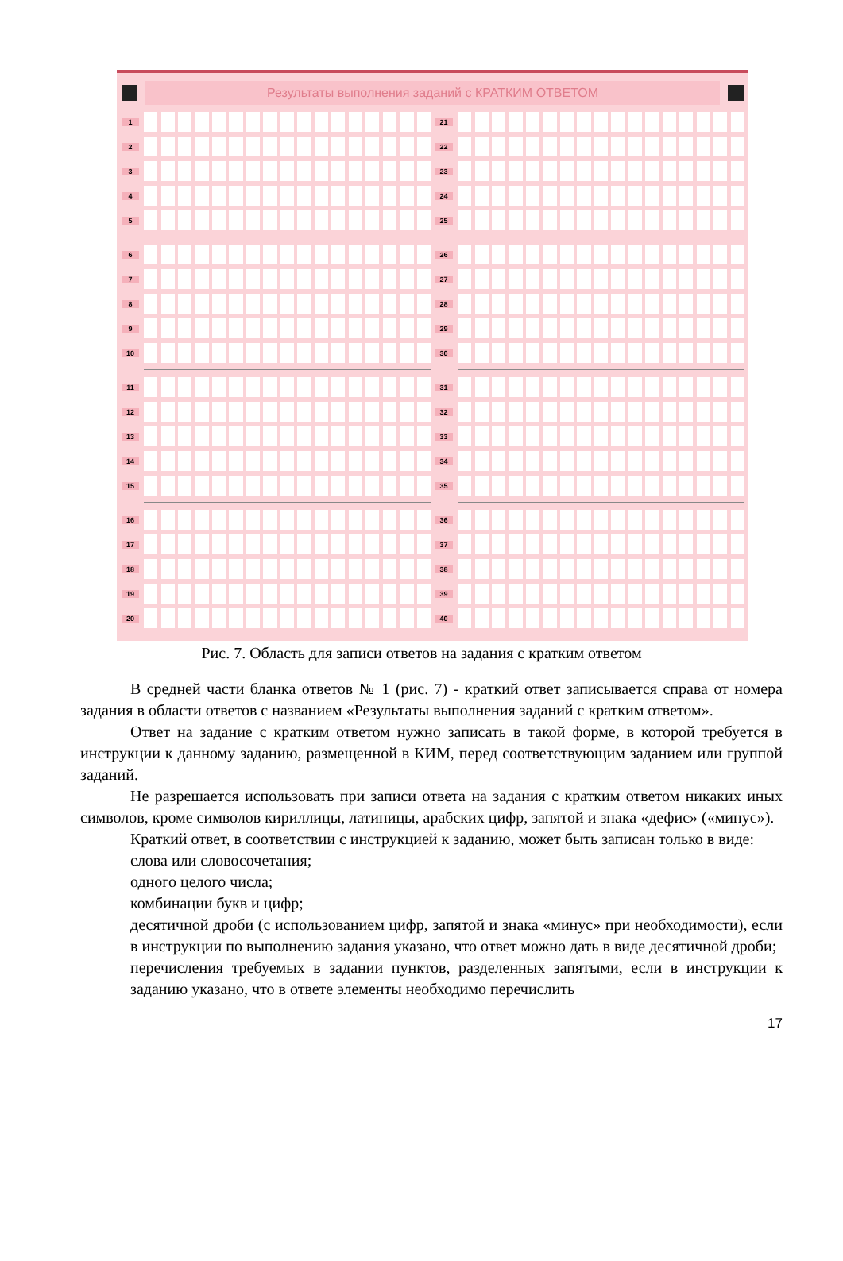Результаты выполнения заданий с КРАТКИМ ОТВЕТОМ
1
2
3
4
5
6
7
8
9
10
11
12
13
14
15
16
17
18
19
20
21
22
23
24
25
26
27
28
29
30
31
32
33
34
35
36
37
38
39
40
Рис. 7. Область для записи ответов на задания с кратким ответом
В средней части бланка ответов № 1 (рис. 7) - краткий ответ записывается справа от номера задания в области ответов с названием «Результаты выполнения заданий с кратким ответом».
Ответ на задание с кратким ответом нужно записать в такой форме, в которой требуется в инструкции к данному заданию, размещенной в КИМ, перед соответствующим заданием или группой заданий.
Не разрешается использовать при записи ответа на задания с кратким ответом никаких иных символов, кроме символов кириллицы, латиницы, арабских цифр, запятой и знака «дефис» («минус»).
Краткий ответ, в соответствии с инструкцией к заданию, может быть записан только в виде:
слова или словосочетания;
одного целого числа;
комбинации букв и цифр;
десятичной дроби (с использованием цифр, запятой и знака «минус» при необходимости), если в инструкции по выполнению задания указано, что ответ можно дать в виде десятичной дроби;
перечисления требуемых в задании пунктов, разделенных запятыми, если в инструкции к заданию указано, что в ответе элементы необходимо перечислить
17